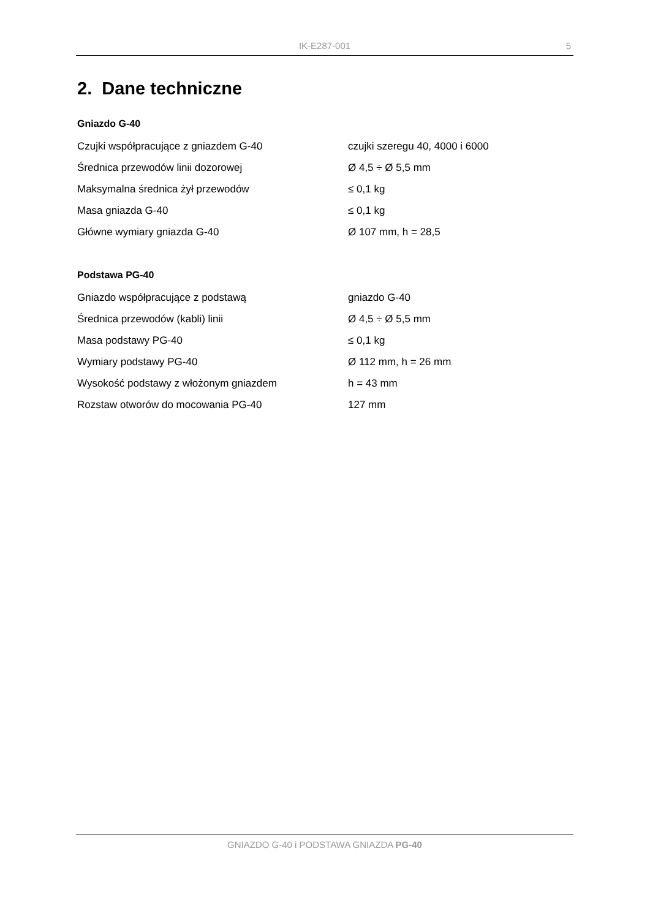IK-E287-001
5
2. Dane techniczne
Gniazdo G-40
| Czujki współpracujące z gniazdem G-40 | czujki szeregu 40, 4000 i 6000 |
| Średnica przewodów linii dozorowej | Ø 4,5 ÷ Ø 5,5 mm |
| Maksymalna średnica żył przewodów | ≤ 0,1 kg |
| Masa gniazda G-40 | ≤ 0,1 kg |
| Główne wymiary gniazda G-40 | Ø 107 mm, h = 28,5 |
Podstawa PG-40
| Gniazdo współpracujące z podstawą | gniazdo G-40 |
| Średnica przewodów (kabli) linii | Ø 4,5 ÷ Ø 5,5 mm |
| Masa podstawy PG-40 | ≤ 0,1 kg |
| Wymiary podstawy PG-40 | Ø 112 mm, h = 26 mm |
| Wysokość podstawy z włożonym gniazdem | h = 43 mm |
| Rozstaw otworów do mocowania PG-40 | 127 mm |
GNIAZDO G-40 i PODSTAWA GNIAZDA PG-40